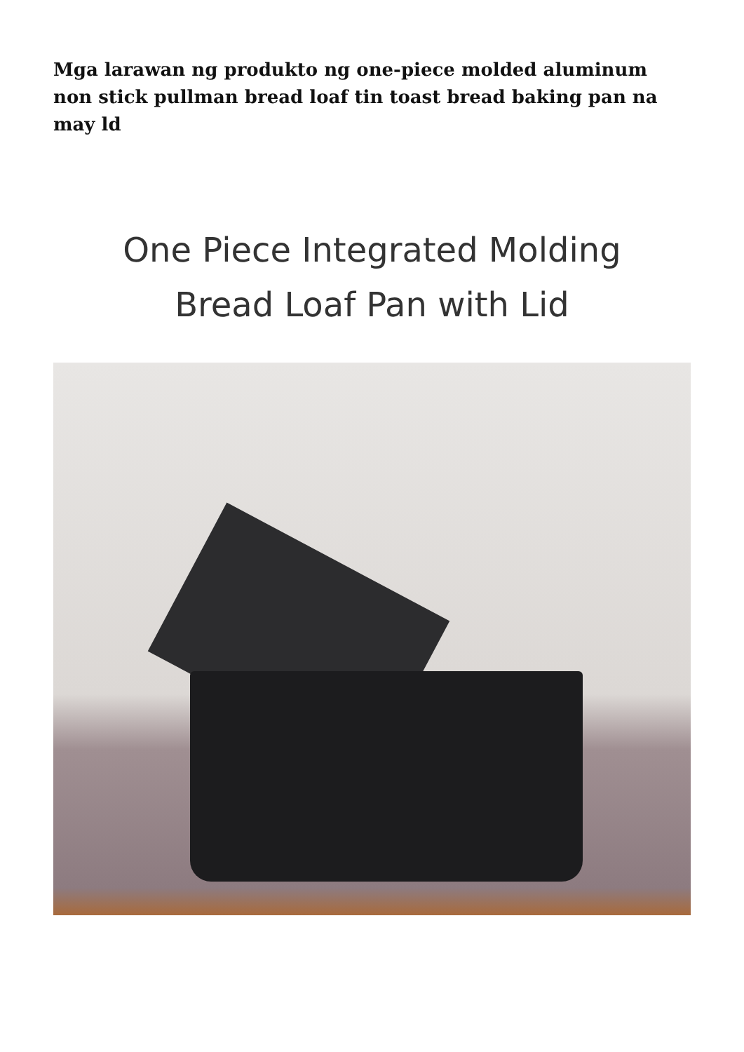Mga larawan ng produkto ng one-piece molded aluminum non stick pullman bread loaf tin toast bread baking pan na may ld
One Piece Integrated Molding
Bread Loaf Pan with Lid